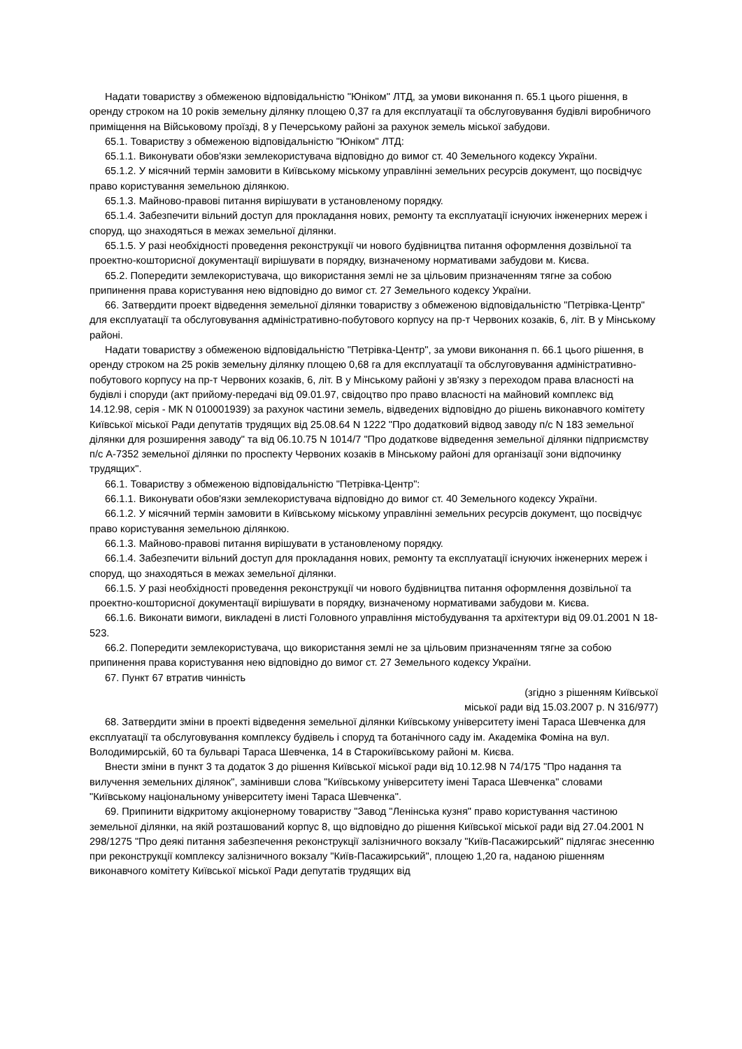Надати товариству з обмеженою відповідальністю "Юніком" ЛТД, за умови виконання п. 65.1 цього рішення, в оренду строком на 10 років земельну ділянку площею 0,37 га для експлуатації та обслуговування будівлі виробничого приміщення на Військовому проїзді, 8 у Печерському районі за рахунок земель міської забудови.
65.1. Товариству з обмеженою відповідальністю "Юніком" ЛТД:
65.1.1. Виконувати обов'язки землекористувача відповідно до вимог ст. 40 Земельного кодексу України.
65.1.2. У місячний термін замовити в Київському міському управлінні земельних ресурсів документ, що посвідчує право користування земельною ділянкою.
65.1.3. Майново-правові питання вирішувати в установленому порядку.
65.1.4. Забезпечити вільний доступ для прокладання нових, ремонту та експлуатації існуючих інженерних мереж і споруд, що знаходяться в межах земельної ділянки.
65.1.5. У разі необхідності проведення реконструкції чи нового будівництва питання оформлення дозвільної та проектно-кошторисної документації вирішувати в порядку, визначеному нормативами забудови м. Києва.
65.2. Попередити землекористувача, що використання землі не за цільовим призначенням тягне за собою припинення права користування нею відповідно до вимог ст. 27 Земельного кодексу України.
66. Затвердити проект відведення земельної ділянки товариству з обмеженою відповідальністю "Петрівка-Центр" для експлуатації та обслуговування адміністративно-побутового корпусу на пр-т Червоних козаків, 6, літ. В у Мінському районі.
Надати товариству з обмеженою відповідальністю "Петрівка-Центр", за умови виконання п. 66.1 цього рішення, в оренду строком на 25 років земельну ділянку площею 0,68 га для експлуатації та обслуговування адміністративно-побутового корпусу на пр-т Червоних козаків, 6, літ. В у Мінському районі у зв'язку з переходом права власності на будівлі і споруди (акт прийому-передачі від 09.01.97, свідоцтво про право власності на майновий комплекс від 14.12.98, серія - МК N 010001939) за рахунок частини земель, відведених відповідно до рішень виконавчого комітету Київської міської Ради депутатів трудящих від 25.08.64 N 1222 "Про додатковий відвод заводу п/с N 183 земельної ділянки для розширення заводу" та від 06.10.75 N 1014/7 "Про додаткове відведення земельної ділянки підприємству п/с А-7352 земельної ділянки по проспекту Червоних козаків в Мінському районі для організації зони відпочинку трудящих".
66.1. Товариству з обмеженою відповідальністю "Петрівка-Центр":
66.1.1. Виконувати обов'язки землекористувача відповідно до вимог ст. 40 Земельного кодексу України.
66.1.2. У місячний термін замовити в Київському міському управлінні земельних ресурсів документ, що посвідчує право користування земельною ділянкою.
66.1.3. Майново-правові питання вирішувати в установленому порядку.
66.1.4. Забезпечити вільний доступ для прокладання нових, ремонту та експлуатації існуючих інженерних мереж і споруд, що знаходяться в межах земельної ділянки.
66.1.5. У разі необхідності проведення реконструкції чи нового будівництва питання оформлення дозвільної та проектно-кошторисної документації вирішувати в порядку, визначеному нормативами забудови м. Києва.
66.1.6. Виконати вимоги, викладені в листі Головного управління містобудування та архітектури від 09.01.2001 N 18-523.
66.2. Попередити землекористувача, що використання землі не за цільовим призначенням тягне за собою припинення права користування нею відповідно до вимог ст. 27 Земельного кодексу України.
67. Пункт 67 втратив чинність
(згідно з рішенням Київської
міської ради від 15.03.2007 р. N 316/977)
68. Затвердити зміни в проекті відведення земельної ділянки Київському університету імені Тараса Шевченка для експлуатації та обслуговування комплексу будівель і споруд та ботанічного саду ім. Академіка Фоміна на вул. Володимирській, 60 та бульварі Тараса Шевченка, 14 в Старокиївському районі м. Києва.
Внести зміни в пункт 3 та додаток 3 до рішення Київської міської ради від 10.12.98 N 74/175 "Про надання та вилучення земельних ділянок", замінивши слова "Київському університету імені Тараса Шевченка" словами "Київському національному університету імені Тараса Шевченка".
69. Припинити відкритому акціонерному товариству "Завод "Ленінська кузня" право користування частиною земельної ділянки, на якій розташований корпус 8, що відповідно до рішення Київської міської ради від 27.04.2001 N 298/1275 "Про деякі питання забезпечення реконструкції залізничного вокзалу "Київ-Пасажирський" підлягає знесенню при реконструкції комплексу залізничного вокзалу "Київ-Пасажирський", площею 1,20 га, наданою рішенням виконавчого комітету Київської міської Ради депутатів трудящих від